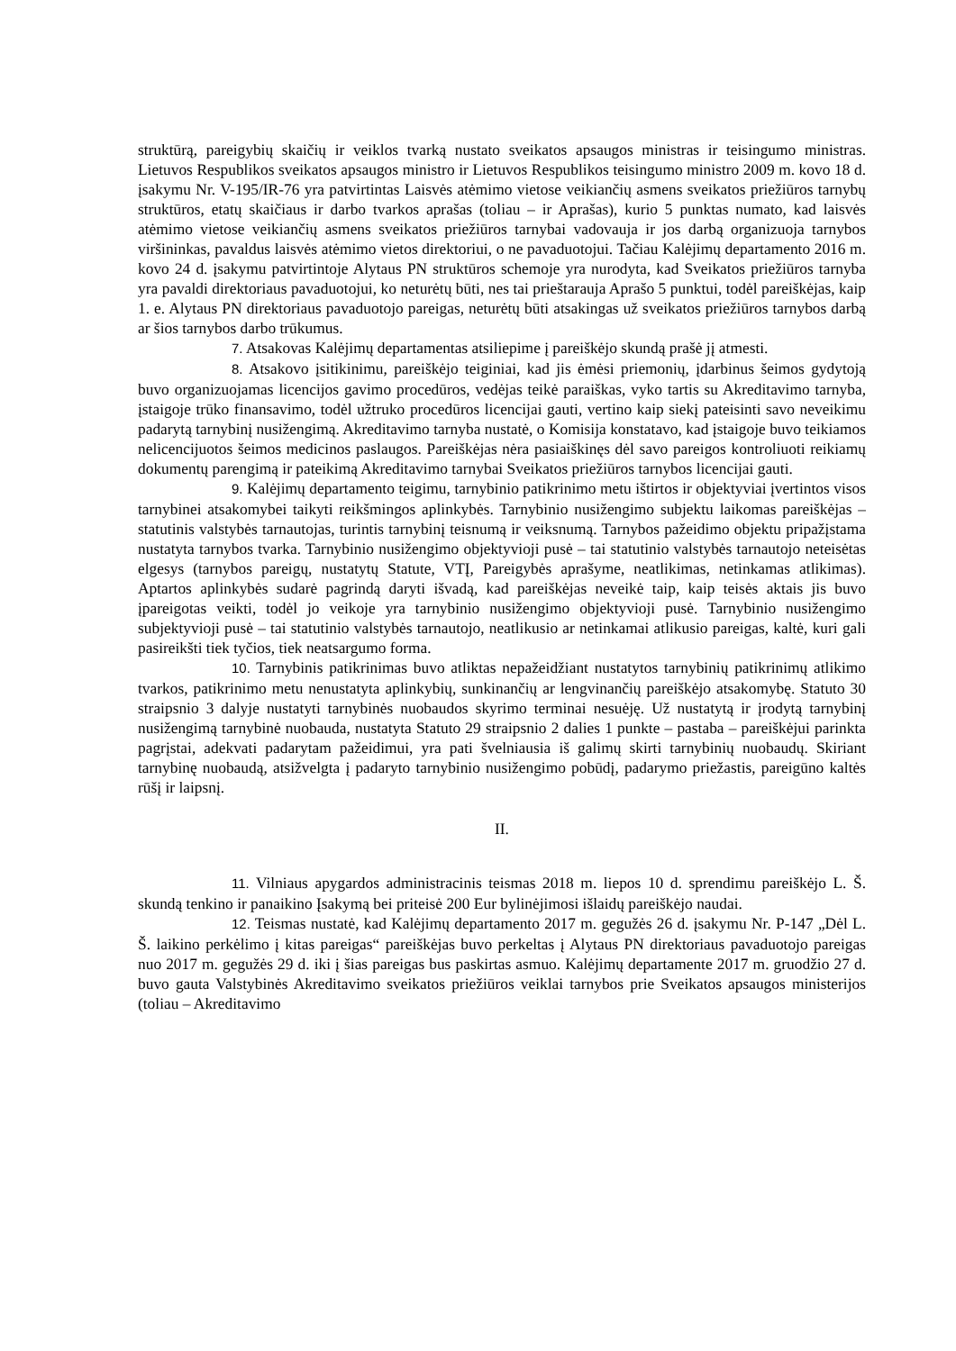struktūrą, pareigybių skaičių ir veiklos tvarką nustato sveikatos apsaugos ministras ir teisingumo ministras. Lietuvos Respublikos sveikatos apsaugos ministro ir Lietuvos Respublikos teisingumo ministro 2009 m. kovo 18 d. įsakymu Nr. V-195/IR-76 yra patvirtintas Laisvės atėmimo vietose veikiančių asmens sveikatos priežiūros tarnybų struktūros, etatų skaičiaus ir darbo tvarkos aprašas (toliau – ir Aprašas), kurio 5 punktas numato, kad laisvės atėmimo vietose veikiančių asmens sveikatos priežiūros tarnybai vadovauja ir jos darbą organizuoja tarnybos viršininkas, pavaldus laisvės atėmimo vietos direktoriui, o ne pavaduotojui. Tačiau Kalėjimų departamento 2016 m. kovo 24 d. įsakymu patvirtintoje Alytaus PN struktūros schemoje yra nurodyta, kad Sveikatos priežiūros tarnyba yra pavaldi direktoriaus pavaduotojui, ko neturėtų būti, nes tai prieštarauja Aprašo 5 punktui, todėl pareiškėjas, kaip 1. e. Alytaus PN direktoriaus pavaduotojo pareigas, neturėtų būti atsakingas už sveikatos priežiūros tarnybos darbą ar šios tarnybos darbo trūkumus.
7. Atsakovas Kalėjimų departamentas atsiliepime į pareiškėjo skundą prašė jį atmesti.
8. Atsakovo įsitikinimu, pareiškėjo teiginiai, kad jis ėmėsi priemonių, įdarbinus šeimos gydytoją buvo organizuojamas licencijos gavimo procedūros, vedėjas teikė paraiškas, vyko tartis su Akreditavimo tarnyba, įstaigoje trūko finansavimo, todėl užtruko procedūros licencijai gauti, vertino kaip siekį pateisinti savo neveikimu padarytą tarnybinį nusižengimą. Akreditavimo tarnyba nustatė, o Komisija konstatavo, kad įstaigoje buvo teikiamos nelicencijuotos šeimos medicinos paslaugos. Pareiškėjas nėra pasiaiškinęs dėl savo pareigos kontroliuoti reikiamų dokumentų parengimą ir pateikimą Akreditavimo tarnybai Sveikatos priežiūros tarnybos licencijai gauti.
9. Kalėjimų departamento teigimu, tarnybinio patikrinimo metu ištirtos ir objektyviai įvertintos visos tarnybinei atsakomybei taikyti reikšmingos aplinkybės. Tarnybinio nusižengimo subjektu laikomas pareiškėjas – statutinis valstybės tarnautojas, turintis tarnybinį teisnumą ir veiksnumą. Tarnybos pažeidimo objektu pripažįstama nustatyta tarnybos tvarka. Tarnybinio nusižengimo objektyvioji pusė – tai statutinio valstybės tarnautojo neteisėtas elgesys (tarnybos pareigų, nustatytų Statute, VTĮ, Pareigybės aprašyme, neatlikimas, netinkamas atlikimas). Aptartos aplinkybės sudarė pagrindą daryti išvadą, kad pareiškėjas neveikė taip, kaip teisės aktais jis buvo įpareigotas veikti, todėl jo veikoje yra tarnybinio nusižengimo objektyvioji pusė. Tarnybinio nusižengimo subjektyvioji pusė – tai statutinio valstybės tarnautojo, neatlikusio ar netinkamai atlikusio pareigas, kaltė, kuri gali pasireikšti tiek tyčios, tiek neatsargumo forma.
10. Tarnybinis patikrinimas buvo atliktas nepažeidžiant nustatytos tarnybinių patikrinimų atlikimo tvarkos, patikrinimo metu nenustatyta aplinkybių, sunkinančių ar lengvinančių pareiškėjo atsakomybę. Statuto 30 straipsnio 3 dalyje nustatyti tarnybinės nuobaudos skyrimo terminai nesuėję. Už nustatytą ir įrodytą tarnybinį nusižengimą tarnybinė nuobauda, nustatyta Statuto 29 straipsnio 2 dalies 1 punkte – pastaba – pareiškėjui parinkta pagrįstai, adekvati padarytam pažeidimui, yra pati švelniausia iš galimų skirti tarnybinių nuobaudų. Skiriant tarnybinę nuobaudą, atsižvelgta į padaryto tarnybinio nusižengimo pobūdį, padarymo priežastis, pareigūno kaltės rūšį ir laipsnį.
II.
11. Vilniaus apygardos administracinis teismas 2018 m. liepos 10 d. sprendimu pareiškėjo L. Š. skundą tenkino ir panaikino Įsakymą bei priteisė 200 Eur bylinėjimosi išlaidų pareiškėjo naudai.
12. Teismas nustatė, kad Kalėjimų departamento 2017 m. gegužės 26 d. įsakymu Nr. P-147 „Dėl L. Š. laikino perkėlimo į kitas pareigas“ pareiškėjas buvo perkeltas į Alytaus PN direktoriaus pavaduotojo pareigas nuo 2017 m. gegužės 29 d. iki į šias pareigas bus paskirtas asmuo. Kalėjimų departamente 2017 m. gruodžio 27 d. buvo gauta Valstybinės Akreditavimo sveikatos priežiūros veiklai tarnybos prie Sveikatos apsaugos ministerijos (toliau – Akreditavimo